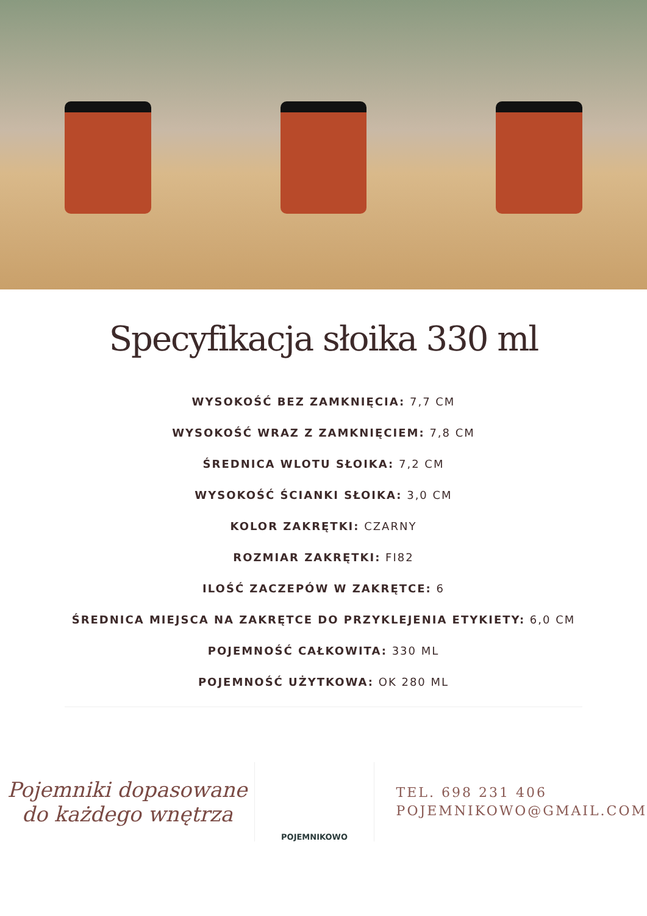Specyfikacja słoika 330 ml
WYSOKOŚĆ BEZ ZAMKNIĘCIA: 7,7 CM
WYSOKOŚĆ WRAZ Z ZAMKNIĘCIEM: 7,8 CM
ŚREDNICA WLOTU SŁOIKA: 7,2 CM
WYSOKOŚĆ ŚCIANKI SŁOIKA: 3,0 CM
KOLOR ZAKRĘTKI: CZARNY
ROZMIAR ZAKRĘTKI: FI82
ILOŚĆ ZACZEPÓW W ZAKRĘTCE: 6
ŚREDNICA MIEJSCA NA ZAKRĘTCE DO PRZYKLEJENIA ETYKIETY: 6,0 CM
POJEMNOŚĆ CAŁKOWITA: 330 ML
POJEMNOŚĆ UŻYTKOWA: OK 280 ML
Pojemniki dopasowane
do każdego wnętrza
POJEMNIKOWO
TEL. 698 231 406
POJEMNIKOWO@GMAIL.COM